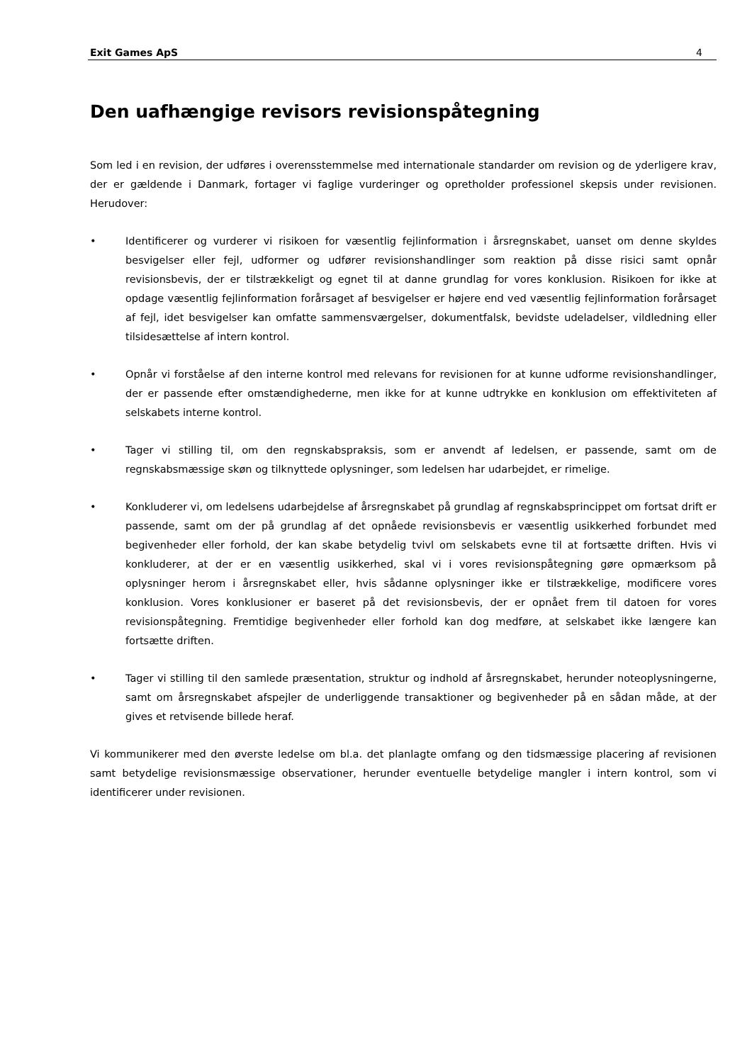Exit Games ApS 4
Den uafhængige revisors revisionspåtegning
Som led i en revision, der udføres i overensstemmelse med internationale standarder om revision og de yderligere krav, der er gældende i Danmark, fortager vi faglige vurderinger og opretholder professionel skepsis under revisionen. Herudover:
• Identificerer og vurderer vi risikoen for væsentlig fejlinformation i årsregnskabet, uanset om denne skyldes besvigelser eller fejl, udformer og udfører revisionshandlinger som reaktion på disse risici samt opnår revisionsbevis, der er tilstrækkeligt og egnet til at danne grundlag for vores konklusion. Risikoen for ikke at opdage væsentlig fejlinformation forårsaget af besvigelser er højere end ved væsentlig fejlinformation forårsaget af fejl, idet besvigelser kan omfatte sammensværgelser, dokumentfalsk, bevidste udeladelser, vildledning eller tilsidesættelse af intern kontrol.
• Opnår vi forståelse af den interne kontrol med relevans for revisionen for at kunne udforme revisionshandlinger, der er passende efter omstændighederne, men ikke for at kunne udtrykke en konklusion om effektiviteten af selskabets interne kontrol.
• Tager vi stilling til, om den regnskabspraksis, som er anvendt af ledelsen, er passende, samt om de regnskabsmæssige skøn og tilknyttede oplysninger, som ledelsen har udarbejdet, er rimelige.
• Konkluderer vi, om ledelsens udarbejdelse af årsregnskabet på grundlag af regnskabsprincippet om fortsat drift er passende, samt om der på grundlag af det opnåede revisionsbevis er væsentlig usikkerhed forbundet med begivenheder eller forhold, der kan skabe betydelig tvivl om selskabets evne til at fortsætte driften. Hvis vi konkluderer, at der er en væsentlig usikkerhed, skal vi i vores revisionspåtegning gøre opmærksom på oplysninger herom i årsregnskabet eller, hvis sådanne oplysninger ikke er tilstrækkelige, modificere vores konklusion. Vores konklusioner er baseret på det revisionsbevis, der er opnået frem til datoen for vores revisionspåtegning. Fremtidige begivenheder eller forhold kan dog medføre, at selskabet ikke længere kan fortsætte driften.
• Tager vi stilling til den samlede præsentation, struktur og indhold af årsregnskabet, herunder noteoplysningerne, samt om årsregnskabet afspejler de underliggende transaktioner og begivenheder på en sådan måde, at der gives et retvisende billede heraf.
Vi kommunikerer med den øverste ledelse om bl.a. det planlagte omfang og den tidsmæssige placering af revisionen samt betydelige revisionsmæssige observationer, herunder eventuelle betydelige mangler i intern kontrol, som vi identificerer under revisionen.